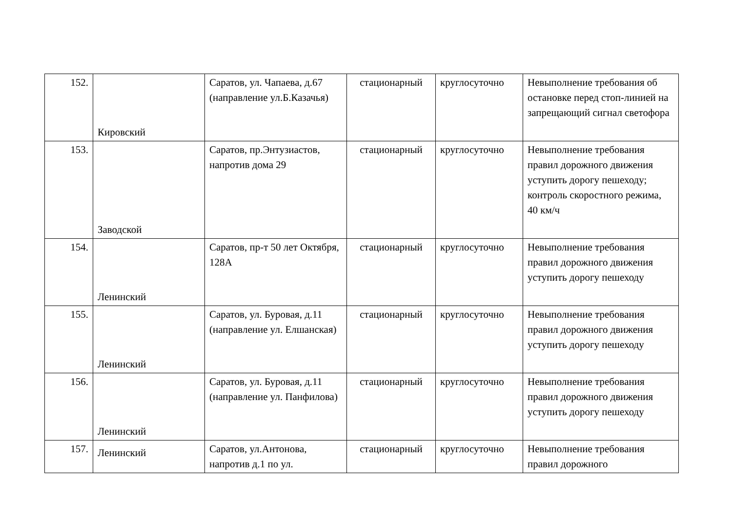| 152. | Кировский | Саратов, ул. Чапаева, д.67 (направление ул.Б.Казачья) | стационарный | круглосуточно | Невыполнение требования об остановке перед стоп-линией на запрещающий сигнал светофора |
| 153. | Заводской | Саратов, пр.Энтузиастов, напротив дома 29 | стационарный | круглосуточно | Невыполнение требования правил дорожного движения уступить дорогу пешеходу; контроль скоростного режима, 40 км/ч |
| 154. | Ленинский | Саратов, пр-т 50 лет Октября, 128А | стационарный | круглосуточно | Невыполнение требования правил дорожного движения уступить дорогу пешеходу |
| 155. | Ленинский | Саратов, ул. Буровая, д.11 (направление ул. Елшанская) | стационарный | круглосуточно | Невыполнение требования правил дорожного движения уступить дорогу пешеходу |
| 156. | Ленинский | Саратов, ул. Буровая, д.11 (направление ул. Панфилова) | стационарный | круглосуточно | Невыполнение требования правил дорожного движения уступить дорогу пешеходу |
| 157. | Ленинский | Саратов, ул.Антонова, напротив д.1 по ул. | стационарный | круглосуточно | Невыполнение требования правил дорожного |